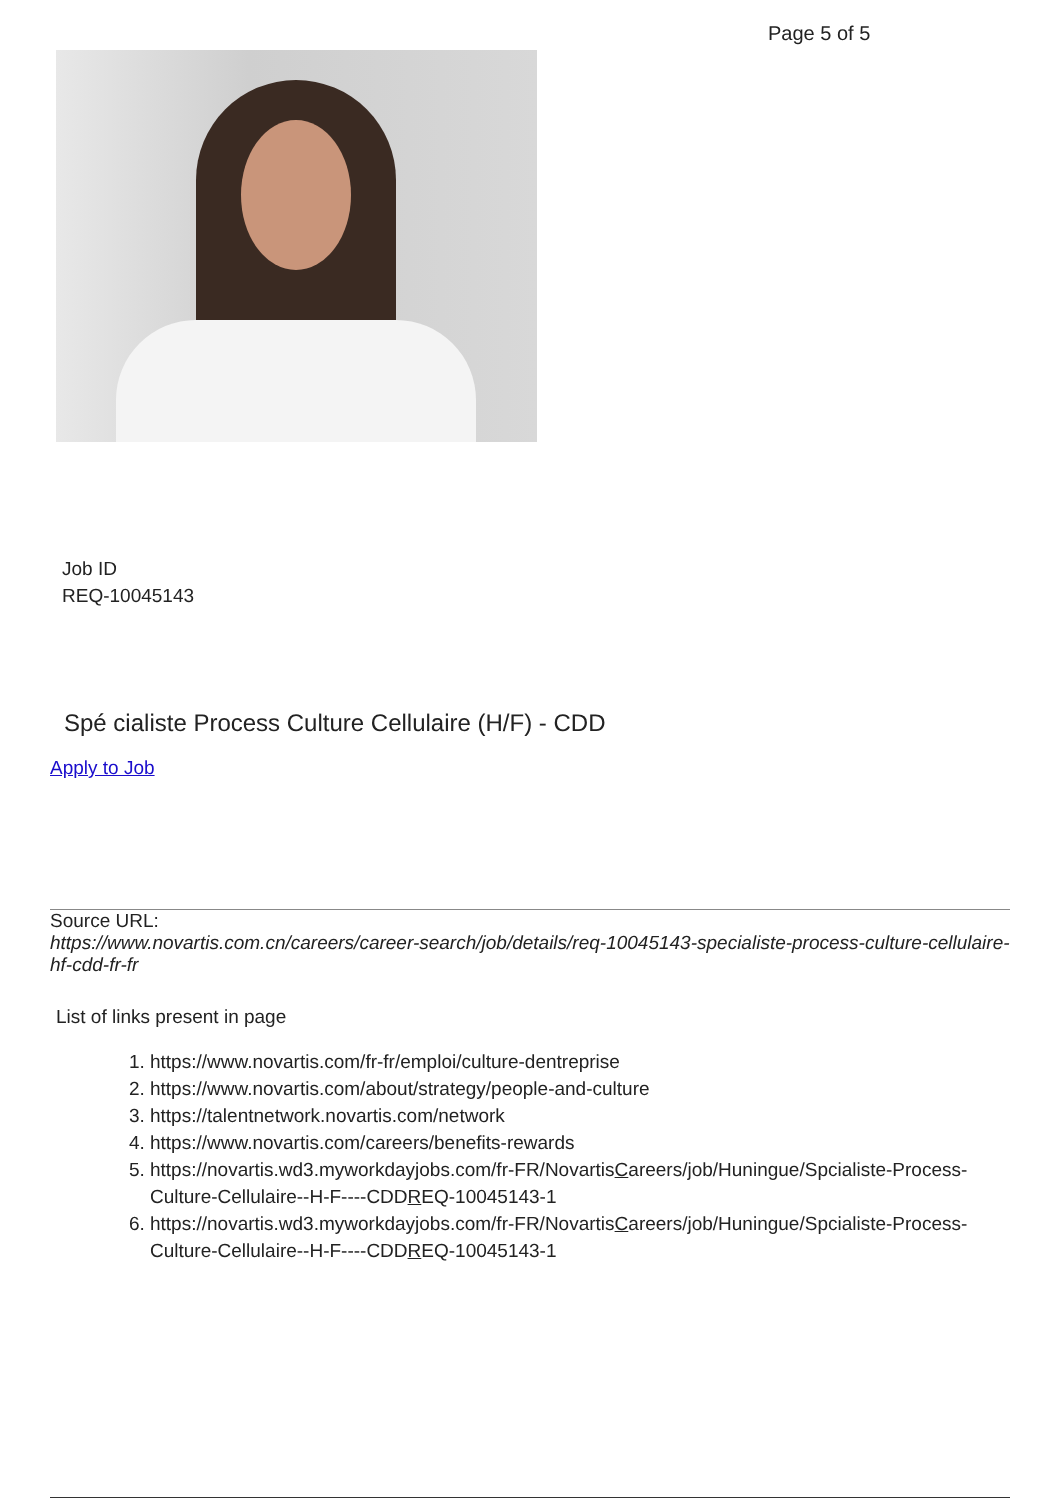Page 5 of 5
Job ID
REQ-10045143
Spé cialiste Process Culture Cellulaire (H/F) - CDD
Apply to Job
Source URL:
https://www.novartis.com.cn/careers/career-search/job/details/req-10045143-specialiste-process-culture-cellulaire-hf-cdd-fr-fr
List of links present in page
1. https://www.novartis.com/fr-fr/emploi/culture-dentreprise
2. https://www.novartis.com/about/strategy/people-and-culture
3. https://talentnetwork.novartis.com/network
4. https://www.novartis.com/careers/benefits-rewards
5. https://novartis.wd3.myworkdayjobs.com/fr-FR/NovartisCareers/job/Huningue/Spcialiste-Process-Culture-Cellulaire--H-F----CDDREQ-10045143-1
6. https://novartis.wd3.myworkdayjobs.com/fr-FR/NovartisCareers/job/Huningue/Spcialiste-Process-Culture-Cellulaire--H-F----CDDREQ-10045143-1